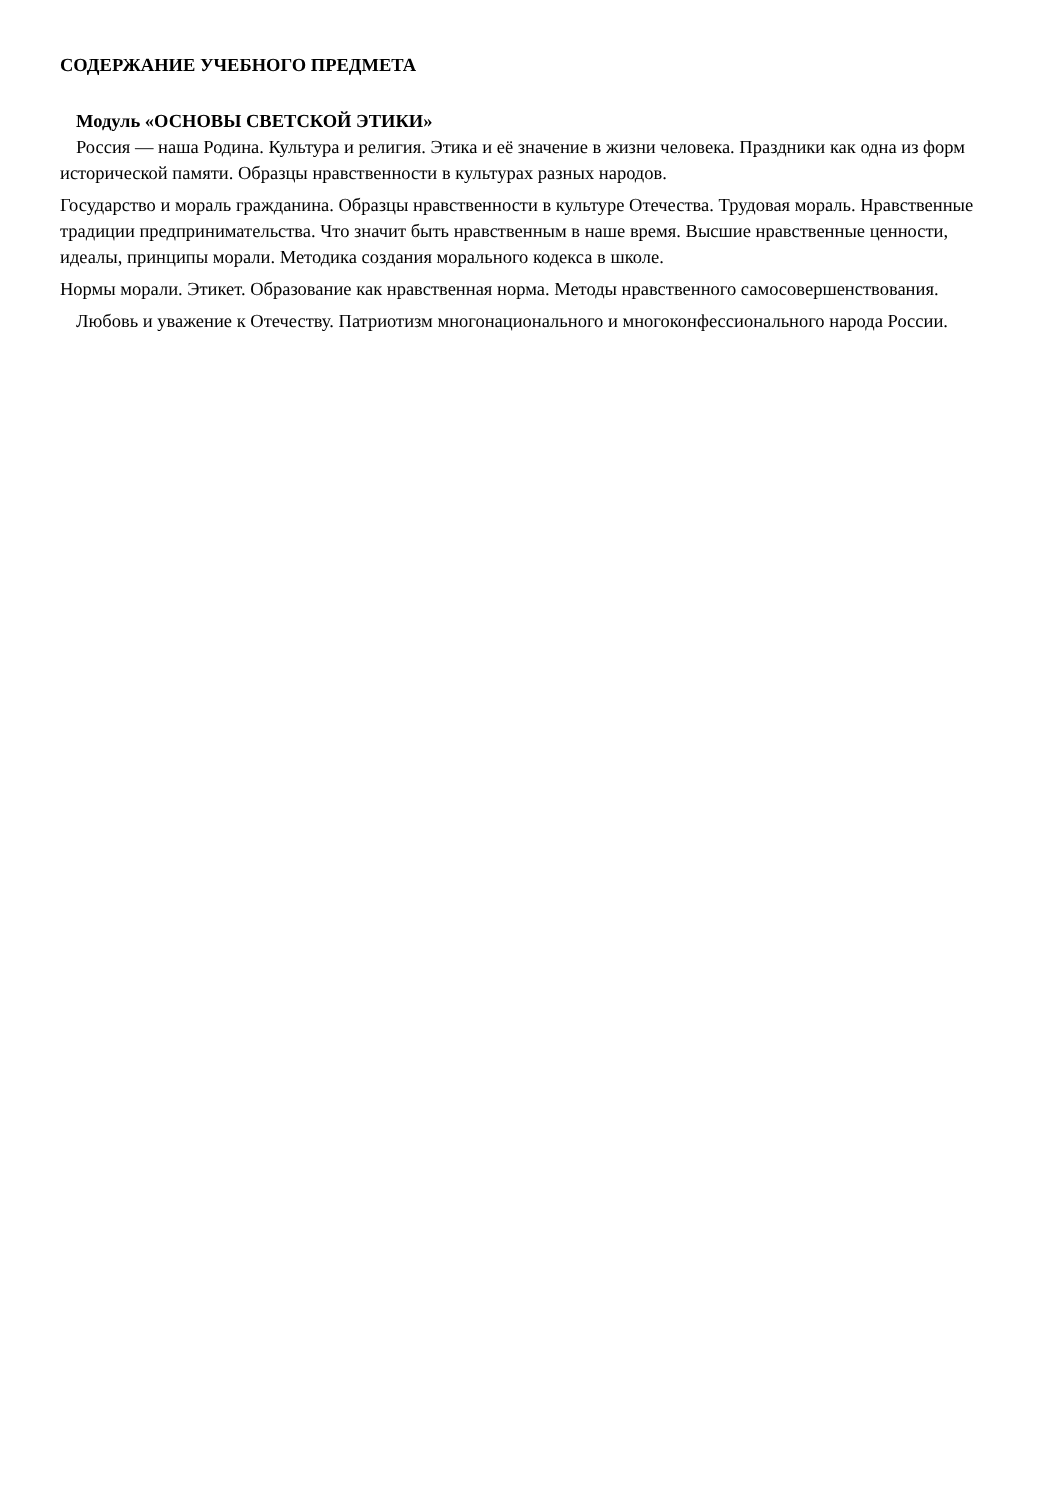СОДЕРЖАНИЕ УЧЕБНОГО ПРЕДМЕТА
Модуль «ОСНОВЫ СВЕТСКОЙ ЭТИКИ»
Россия — наша Родина. Культура и религия. Этика и её значение в жизни человека. Праздники как одна из форм исторической памяти. Образцы нравственности в культурах разных народов.
Государство и мораль гражданина. Образцы нравственности в культуре Отечества. Трудовая мораль. Нравственные традиции предпринимательства. Что значит быть нравственным в наше время. Высшие нравственные ценности, идеалы, принципы морали. Методика создания морального кодекса в школе.
Нормы морали. Этикет. Образование как нравственная норма. Методы нравственного самосовершенствования.
Любовь и уважение к Отечеству. Патриотизм многонационального и многоконфессионального народа России.